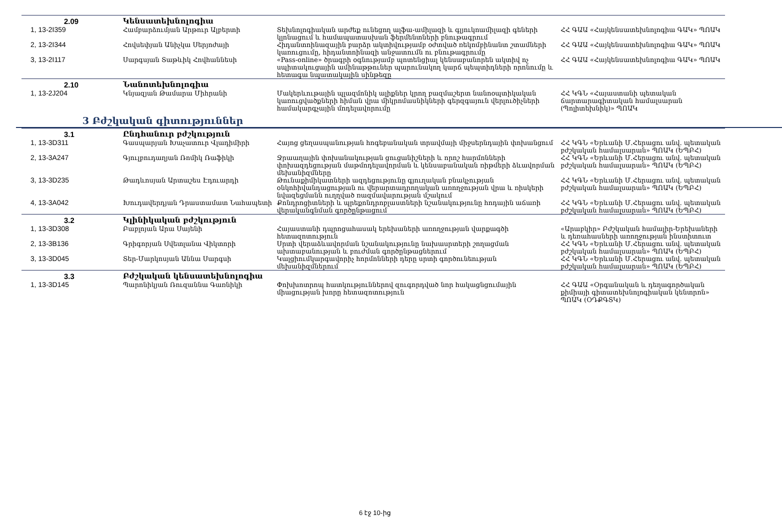| 2.09 | Կենսատեխնոլոգիա | | |
| 1, 13-2I359 | Համբարձումյան Արթուր Ալբերտի | Տեխնոլոգիական արժեք ունեցող ալֆա-ամիլազի և գլյուկոամիլազի գեների կլոնացում և համապատասխան ֆերմենտների բնութագրում | ՀՀ ԳԱԱ «Հայկենսատեխնոլոգիա ԳԱԿ» ՊՈԱԿ |
| 2, 13-2I344 | Հովսեփյան Անիչկա Սերյոժայի | Հիդանտոինազային բարձր ակտիվությամբ օժտված ռեկոմբինանտ շտամների կառուցումը, հիդանտոինազի անջատումն ու բնութագրումը | ՀՀ ԳԱԱ «Հայկենսատեխնոլոգիա ԳԱԿ» ՊՈԱԿ |
| 3, 13-2I117 | Սարգսյան Տաթևիկ Հովհաննեսի | «Pass-online» ծրագրի օգնությամբ պոտենցիալ կենսաբանորեն ակտիվ ոչ սպիտակուցային ամինաթթուներ պարունակող կարճ պեպտիդների որոնումը և հետագա նպատակային սինթեզը | ՀՀ ԳԱԱ «Հայկենսատեխնոլոգիա ԳԱԿ» ՊՈԱԿ |
| 2.10 | Նանոտեխնոլոգիա | | |
| 1, 13-2J204 | Կնյազյան Թամարա Միհրանի | Մակերևութային պլազմոնիկ ալիքներ կրող բազմաշերտ նանոօպտիկական կառուցվածքների հիման վրա միկրոմասնիկների գերզգայուն վերլուծիչների համակարգչային մոդելավորումը | ՀՀ ԿԳՆ «Հայաստանի պետական ճարտարագիտական համալսարան (Պոլիտեխնիկ)» ՊՈԱԿ |
3 Բժշկական գիտություններ
| 3.1 | Ընդհանուր բժշկություն | | |
| 1, 13-3D311 | Գասպարյան Խաչատուր Վլադիմիրի | Հայոց ցեղասպանության հոգեբանական տրավմայի միջսերնդային փոխանցում | ՀՀ ԿԳՆ «Երևանի Մ.Հերացու անվ. պետական բժշկական համալսարան» ՊՈԱԿ (ԵՊԲՀ) |
| 2, 13-3A247 | Գյուլբուդաղյան Ռոմիկ Ռաֆիկի | Ջրաաղային փոխանակության ցուցանիշների և որոշ հարմոնների փոխազդեցության մաթմոդելավորման և կենսաբանական ռիթմերի ձևավորման մեխանիզմները | ՀՀ ԿԳՆ «Երևանի Մ.Հերացու անվ. պետական բժշկական համալսարան» ՊՈԱԿ (ԵՊԲՀ) |
| 3, 13-3D235 | Թադևոսյան Արտաշես Էդուարդի | Թունաքիմիկատների ազդեցությունը գյուղական բնակչության օնկոհիվանդացության ու վերարտադրողական առողջության վրա և ռիսկերի նվազեցմանն ուղղված ռազմավարության մշակում | ՀՀ ԿԳՆ «Երևանի Մ.Հերացու անվ. պետական բժշկական համալսարան» ՊՈԱԿ (ԵՊԲՀ) |
| 4, 13-3A042 | Խուդավերդյան Դրաստամատ Նահապետի | Քոնդրոցիտների և պրեքոնդրոբլաստների նշանակությունը հոդային աճառի վերականգնման գործընթացում | ՀՀ ԿԳՆ «Երևանի Մ.Հերացու անվ. պետական բժշկական համալսարան» ՊՈԱԿ (ԵՊԲՀ) |
| 3.2 | Կլինիկական բժշկություն | | |
| 1, 13-3D308 | Բաբլոյան Արա Սայենի | Հայաստանի դպրոցահասակ երեխաների առողջության վարքագծի հետազոտություն | «Արաբկիր» Բժշկական համալիր-Երեխաների և դեռահասների առողջության ինստիտուտ |
| 2, 13-3B136 | Գրիգորյան Սվետլանա Վիկտորի | Սրտի վերաձևավորման նշանակությունը նախասրտերի շողացման ախտաբանության և բուժման գործընթացներում | ՀՀ ԿԳՆ «Երևանի Մ.Հերացու անվ. պետական բժշկական համալսարան» ՊՈԱԿ (ԵՊԲՀ) |
| 3, 13-3D045 | Տեր-Մարկոսյան Աննա Սարգսի | Կալցիումկարգավորիչ հորմոնների դերը սրտի գործունեության մեխանիզմներում | ՀՀ ԿԳՆ «Երևանի Մ.Հերացու անվ. պետական բժշկական համալսարան» ՊՈԱԿ (ԵՊԲՀ) |
| 3.3 | Բժշկական կենսատեխնոլոգիա | | |
| 1, 13-3D145 | Պարոնիկյան Ռուզաննա Գառնիկի | Փոխխոտրոպ հատկություններով զուգորդված նոր հակացնցումային միացության խորը հետազոտություն | ՀՀ ԳԱԱ «Օրգանական և դեղագործական քիմիայի գիտատեխնոլոգիական կենտրոն» ՊՈԱԿ (ՕԴՔԳՏԿ) |
6 էջ 10-ից